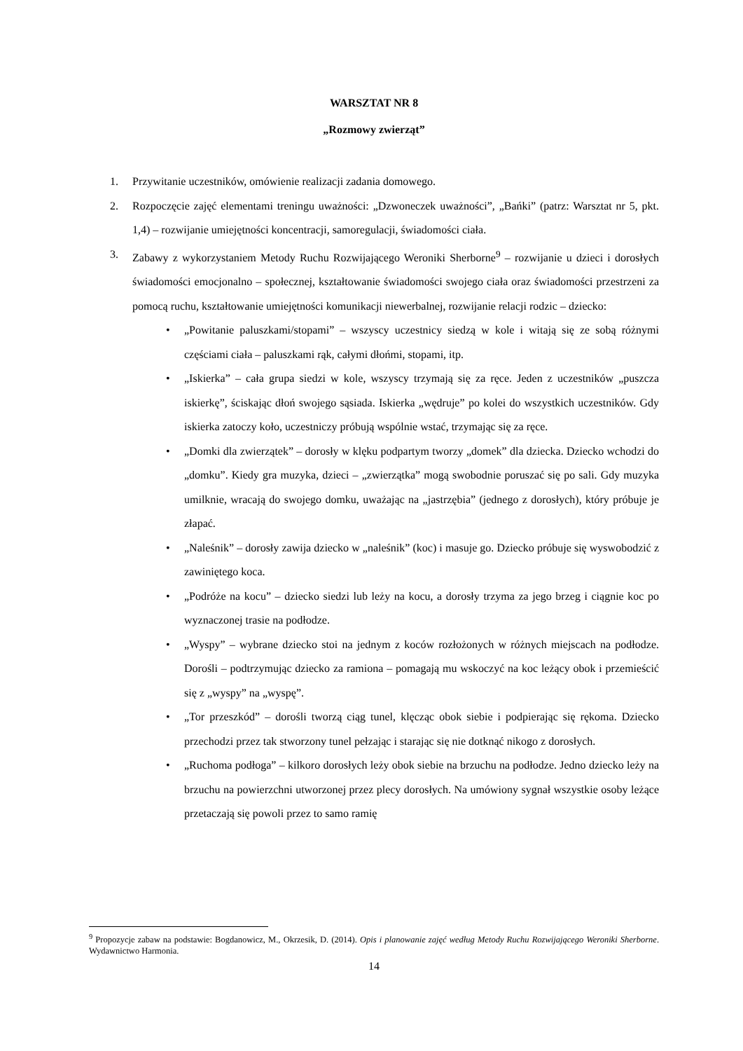WARSZTAT NR 8
„Rozmowy zwierząt”
1. Przywitanie uczestników, omówienie realizacji zadania domowego.
2. Rozpoczęcie zajęć elementami treningu uważności: „Dzwoneczek uważności”, „Bańki” (patrz: Warsztat nr 5, pkt. 1,4) – rozwijanie umiejętności koncentracji, samoregulacji, świadomości ciała.
3. Zabawy z wykorzystaniem Metody Ruchu Rozwijającego Weroniki Sherborne<sup>9</sup> – rozwijanie u dzieci i dorosłych świadomości emocjonalno – społecznej, kształtowanie świadomości swojego ciała oraz świadomości przestrzeni za pomocą ruchu, kształtowanie umiejętności komunikacji niewerbalnej, rozwijanie relacji rodzic – dziecko:
• „Powitanie paluszkami/stopami” – wszyscy uczestnicy siedzą w kole i witają się ze sobą różnymi częściami ciała – paluszkami rąk, całymi dłońmi, stopami, itp.
• „Iskierka” – cała grupa siedzi w kole, wszyscy trzymają się za ręce. Jeden z uczestników „puszcza iskierkę”, ściskając dłoń swojego sąsiada. Iskierka „wędruje” po kolei do wszystkich uczestników. Gdy iskierka zatoczy koło, uczestniczy próbują wspólnie wstać, trzymając się za ręce.
• „Domki dla zwierzątek” – dorosły w klęku podpartym tworzy „domek” dla dziecka. Dziecko wchodzi do „domku”. Kiedy gra muzyka, dzieci – „zwierzątka” mogą swobodnie poruszać się po sali. Gdy muzyka umilknie, wracają do swojego domku, uważając na „jastrzębia” (jednego z dorosłych), który próbuje je złapać.
• „Naleśnik” – dorosły zawija dziecko w „naleśnik” (koc) i masuje go. Dziecko próbuje się wyswobodzić z zawiniętego koca.
• „Podróże na kocu” – dziecko siedzi lub leży na kocu, a dorosły trzyma za jego brzeg i ciągnie koc po wyznaczonej trasie na podłodze.
• „Wyspy” – wybrane dziecko stoi na jednym z koców rozłożonych w różnych miejscach na podłodze. Dorośli – podtrzymując dziecko za ramiona – pomagają mu wskoczyć na koc leżący obok i przemieścić się z „wyspy” na „wyspę”.
• „Tor przeszkód” – dorośli tworzą ciąg tunel, klęcząc obok siebie i podpierając się rękoma. Dziecko przechodzi przez tak stworzony tunel pełzając i starając się nie dotknąć nikogo z dorosłych.
• „Ruchoma podłoga” – kilkoro dorosłych leży obok siebie na brzuchu na podłodze. Jedno dziecko leży na brzuchu na powierzchni utworzonej przez plecy dorosłych. Na umówiony sygnał wszystkie osoby leżące przetaczają się powoli przez to samo ramię
<sup>9</sup> Propozycje zabaw na podstawie: Bogdanowicz, M., Okrzesik, D. (2014). Opis i planowanie zajęć według Metody Ruchu Rozwijającego Weroniki Sherborne. Wydawnictwo Harmonia.
14